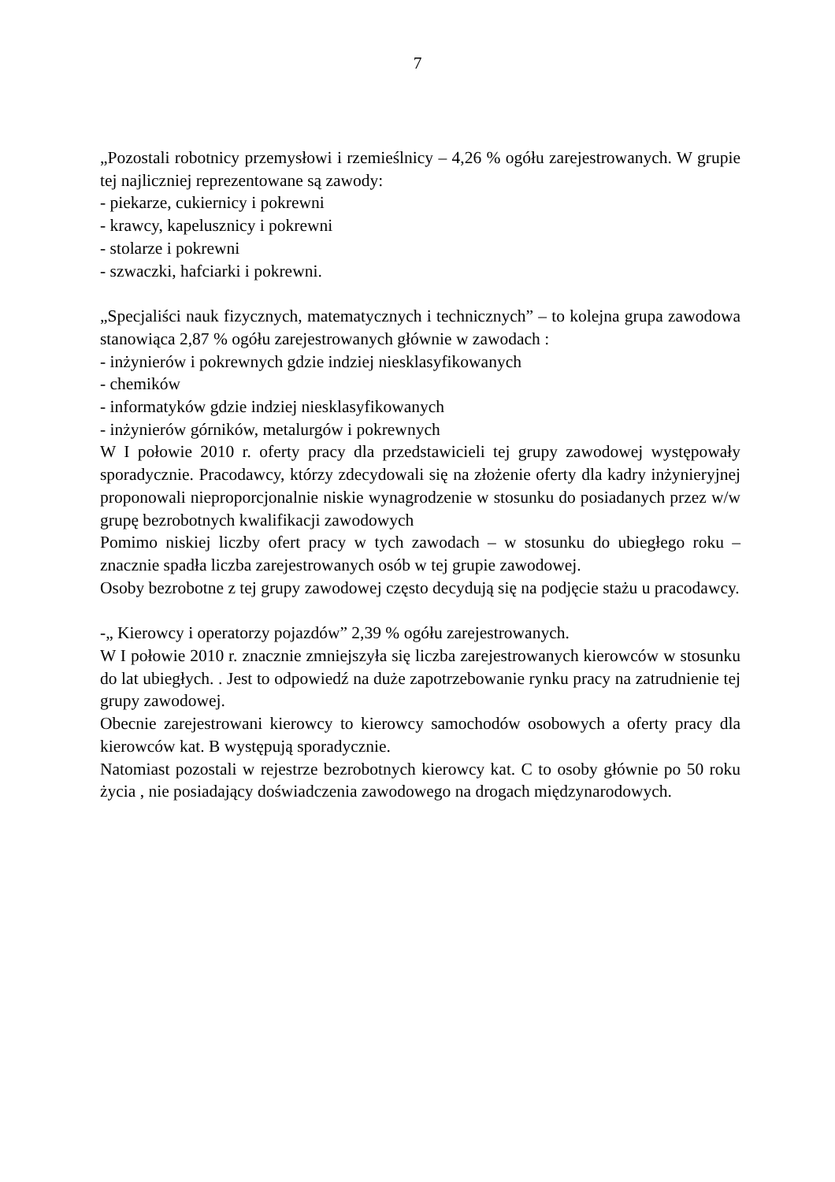7
„Pozostali robotnicy przemysłowi i rzemieślnicy – 4,26 % ogółu zarejestrowanych. W grupie tej najliczniej reprezentowane są zawody:
- piekarze, cukiernicy i pokrewni
- krawcy, kapelusznicy i pokrewni
- stolarze i pokrewni
- szwaczki, hafciarki i pokrewni.
„Specjaliści nauk fizycznych, matematycznych i technicznych” – to kolejna grupa zawodowa stanowiąca 2,87 % ogółu zarejestrowanych głównie w zawodach :
- inżynierów i pokrewnych gdzie indziej niesklasyfikowanych
- chemików
- informatyków gdzie indziej niesklasyfikowanych
- inżynierów górników, metalurgów i pokrewnych
W I połowie 2010 r. oferty pracy dla przedstawicieli tej grupy zawodowej występowały sporadycznie. Pracodawcy, którzy zdecydowali się na złożenie oferty dla kadry inżynieryjnej proponowali nieproporcjonalnie niskie wynagrodzenie w stosunku do posiadanych przez w/w grupę bezrobotnych kwalifikacji zawodowych
Pomimo niskiej liczby ofert pracy w tych zawodach – w stosunku do ubiegłego roku – znacznie spadła liczba zarejestrowanych osób w tej grupie zawodowej.
Osoby bezrobotne z tej grupy zawodowej często decydują się na podjęcie stażu u pracodawcy.
-„ Kierowcy i operatorzy pojazdów” 2,39 % ogółu zarejestrowanych.
W I połowie 2010 r. znacznie zmniejszyła się liczba zarejestrowanych kierowców w stosunku do lat ubiegłych. . Jest to odpowiedź na duże zapotrzebowanie rynku pracy na zatrudnienie tej grupy zawodowej.
Obecnie zarejestrowani kierowcy to kierowcy samochodów osobowych a oferty pracy dla kierowców kat. B występują sporadycznie.
Natomiast pozostali w rejestrze bezrobotnych kierowcy kat. C to osoby głównie po 50 roku życia , nie posiadający doświadczenia zawodowego na drogach międzynarodowych.